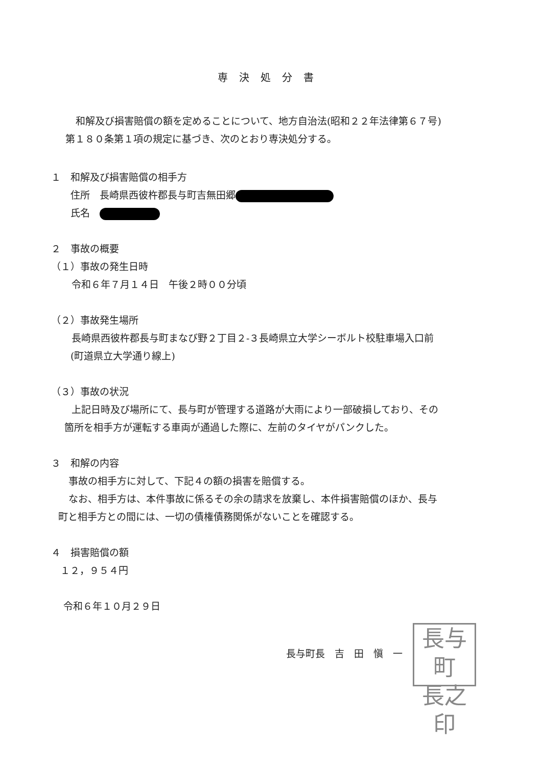専決処分書
和解及び損害賠償の額を定めることについて、地方自治法(昭和２２年法律第６７号)
第１８０条第１項の規定に基づき、次のとおり専決処分する。
１　和解及び損害賠償の相手方
住所　長崎県西彼杵郡長与町吉無田郷
氏名　
２　事故の概要
（１）事故の発生日時
令和６年７月１４日　午後２時００分頃
（２）事故発生場所
長崎県西彼杵郡長与町まなび野２丁目２-３長崎県立大学シーボルト校駐車場入口前
(町道県立大学通り線上)
（３）事故の状況
上記日時及び場所にて、長与町が管理する道路が大雨により一部破損しており、その
箇所を相手方が運転する車両が通過した際に、左前のタイヤがパンクした。
３　和解の内容
事故の相手方に対して、下記４の額の損害を賠償する。
なお、相手方は、本件事故に係るその余の請求を放棄し、本件損害賠償のほか、長与
町と相手方との間には、一切の債権債務関係がないことを確認する。
４　損害賠償の額
１２，９５４円
令和６年１０月２９日
長与町長　吉　田　愼　一 長与町
長之印